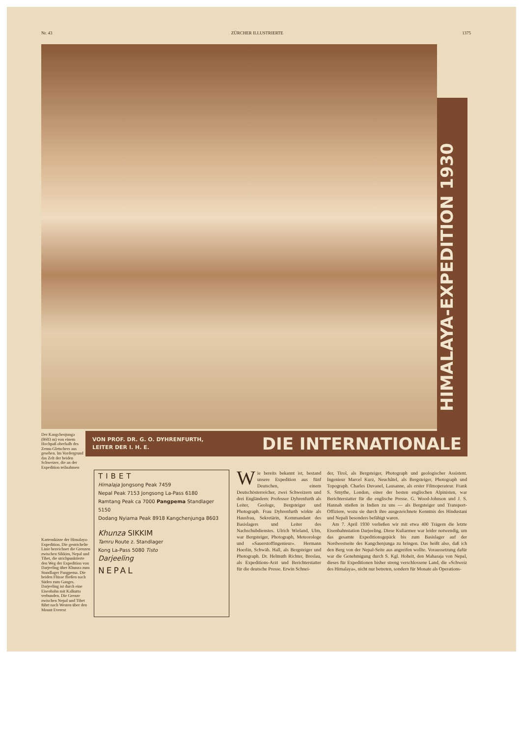Nr. 43 ZÜRCHER ILLUSTRIERTE 1375
HIMALAYA-EXPEDITION 1930
VON PROF. DR. G. O. DYHRENFURTH,
LEITER DER I. H. E.
DIE INTERNATIONALE
Der Kangchenjunga (8603 m) von einem Hochpaß oberhalb des Zemu-Gletschers aus gesehen. Im Vordergrund das Zelt der beiden Schweizer, die an der Expedition teilnahmen
Kartenskizze der Himalaya-Expedition. Die gestrichelte Linie bezeichnet die Grenzen zwischen Sikkim, Nepal und Tibet, die strichpunktierte den Weg der Expedition von Darjeeling über Khunza zum Standlager Pangpema. Die beiden Flüsse fließen nach Süden zum Ganges. Darjeeling ist durch eine Eisenbahn mit Kalkutta verbunden. Die Grenze zwischen Nepal und Tibet führt nach Westen über den Mount Everest
TIBET
Himalaja Jongsong Peak 7459
Nepal Peak 7153 Jongsong La-Pass 6180
Ramtang Peak ca 7000 Pangpema Standlager 5150
Dodang Nyiama Peak 8918 Kangchenjunga 8603
Khunza SIKKIM
Tamru Route z. Standlager
Kong La-Pass 5080 Tisto
Darjeeling
NEPAL
Wie bereits bekannt ist, bestand unsere Expedition aus fünf Deutschen, einem Deutschösterreicher, zwei Schweizern und drei Engländern: Professor Dyhrenfurth als Leiter, Geologe, Bergsteiger und Photograph. Frau Dyhrenfurth wirkte als Hausfrau, Sekretärin, Kommandant des Basislagers und Leiter des Nachschubdienstes. Ulrich Wieland, Ulm, war Bergsteiger, Photograph, Meteorologe und «Sauerstoffingenieur». Hermann Hoerlin, Schwäb. Hall, als Bergsteiger und Photograph. Dr. Helmuth Richter, Breslau, als Expeditions-Arzt und Berichterstatter für die deutsche Presse. Erwin Schnei-
der, Tirol, als Bergsteiger, Photograph und geologischer Assistent. Ingenieur Marcel Kurz, Neuchâtel, als Bergsteiger, Photograph und Topograph. Charles Duvanel, Lausanne, als erster Filmoperateur. Frank S. Smythe, London, einer der besten englischen Alpinisten, war Berichterstatter für die englische Presse. G. Wood-Johnson und J. S. Hannah stießen in Indien zu uns — als Bergsteiger und Transport-Offiziere, wozu sie durch ihre ausgezeichnete Kenntnis des Hindustani und Nepali besonders befähigt waren.
Am 7. April 1930 verließen wir mit etwa 400 Trägern die letzte Eisenbahnstation Darjeeling. Diese Kuliarmee war leider notwendig, um das gesamte Expeditionsgepäck bis zum Basislager auf der Nordwestseite des Kangchenjunga zu bringen. Das heißt also, daß ich den Berg von der Nepal-Seite aus angreifen wollte. Voraussetzung dafür war die Genehmigung durch S. Kgl. Hoheit, den Maharaja von Nepal, dieses für Expeditionen bisher streng verschlossene Land, die «Schweiz des Himalaya», nicht nur betreten, sondern für Monate als Operations-